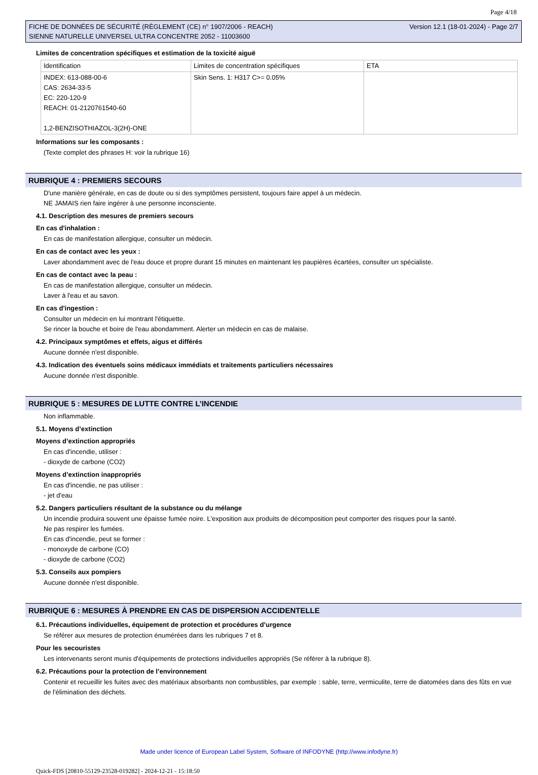Page 4/18
FICHE DE DONNÉES DE SÉCURITÉ (RÈGLEMENT (CE) n° 1907/2006 - REACH)
SIENNE NATURELLE UNIVERSEL ULTRA CONCENTRE 2052 - 11003600
Version 12.1 (18-01-2024) - Page 2/7
Limites de concentration spécifiques et estimation de la toxicité aiguë
| Identification | Limites de concentration spécifiques | ETA |
| INDEX: 613-088-00-6 CAS: 2634-33-5 EC: 220-120-9 REACH: 01-2120761540-60 1,2-BENZISOTHIAZOL-3(2H)-ONE | Skin Sens. 1: H317 C>= 0.05% | |
Informations sur les composants :
(Texte complet des phrases H: voir la rubrique 16)
RUBRIQUE 4 : PREMIERS SECOURS
D'une manière générale, en cas de doute ou si des symptômes persistent, toujours faire appel à un médecin.
NE JAMAIS rien faire ingérer à une personne inconsciente.
4.1. Description des mesures de premiers secours
En cas d'inhalation :
En cas de manifestation allergique, consulter un médecin.
En cas de contact avec les yeux :
Laver abondamment avec de l'eau douce et propre durant 15 minutes en maintenant les paupières écartées, consulter un spécialiste.
En cas de contact avec la peau :
En cas de manifestation allergique, consulter un médecin.
Laver à l'eau et au savon.
En cas d'ingestion :
Consulter un médecin en lui montrant l'étiquette.
Se rincer la bouche et boire de l'eau abondamment. Alerter un médecin en cas de malaise.
4.2. Principaux symptômes et effets, aigus et différés
Aucune donnée n'est disponible.
4.3. Indication des éventuels soins médicaux immédiats et traitements particuliers nécessaires
Aucune donnée n'est disponible.
RUBRIQUE 5 : MESURES DE LUTTE CONTRE L’INCENDIE
Non inflammable.
5.1. Moyens d’extinction
Moyens d’extinction appropriés
En cas d'incendie, utiliser :
- dioxyde de carbone (CO2)
Moyens d’extinction inappropriés
En cas d'incendie, ne pas utiliser :
- jet d'eau
5.2. Dangers particuliers résultant de la substance ou du mélange
Un incendie produira souvent une épaisse fumée noire. L'exposition aux produits de décomposition peut comporter des risques pour la santé.
Ne pas respirer les fumées.
En cas d'incendie, peut se former :
- monoxyde de carbone (CO)
- dioxyde de carbone (CO2)
5.3. Conseils aux pompiers
Aucune donnée n'est disponible.
RUBRIQUE 6 : MESURES À PRENDRE EN CAS DE DISPERSION ACCIDENTELLE
6.1. Précautions individuelles, équipement de protection et procédures d’urgence
Se référer aux mesures de protection énumérées dans les rubriques 7 et 8.
Pour les secouristes
Les intervenants seront munis d'équipements de protections individuelles appropriés (Se référer à la rubrique 8).
6.2. Précautions pour la protection de l’environnement
Contenir et recueillir les fuites avec des matériaux absorbants non combustibles, par exemple : sable, terre, vermiculite, terre de diatomées dans des fûts en vue de l'élimination des déchets.
Made under licence of European Label System, Software of INFODYNE (http://www.infodyne.fr)
Quick-FDS [20810-55129-23528-019282] - 2024-12-21 - 15:18:50